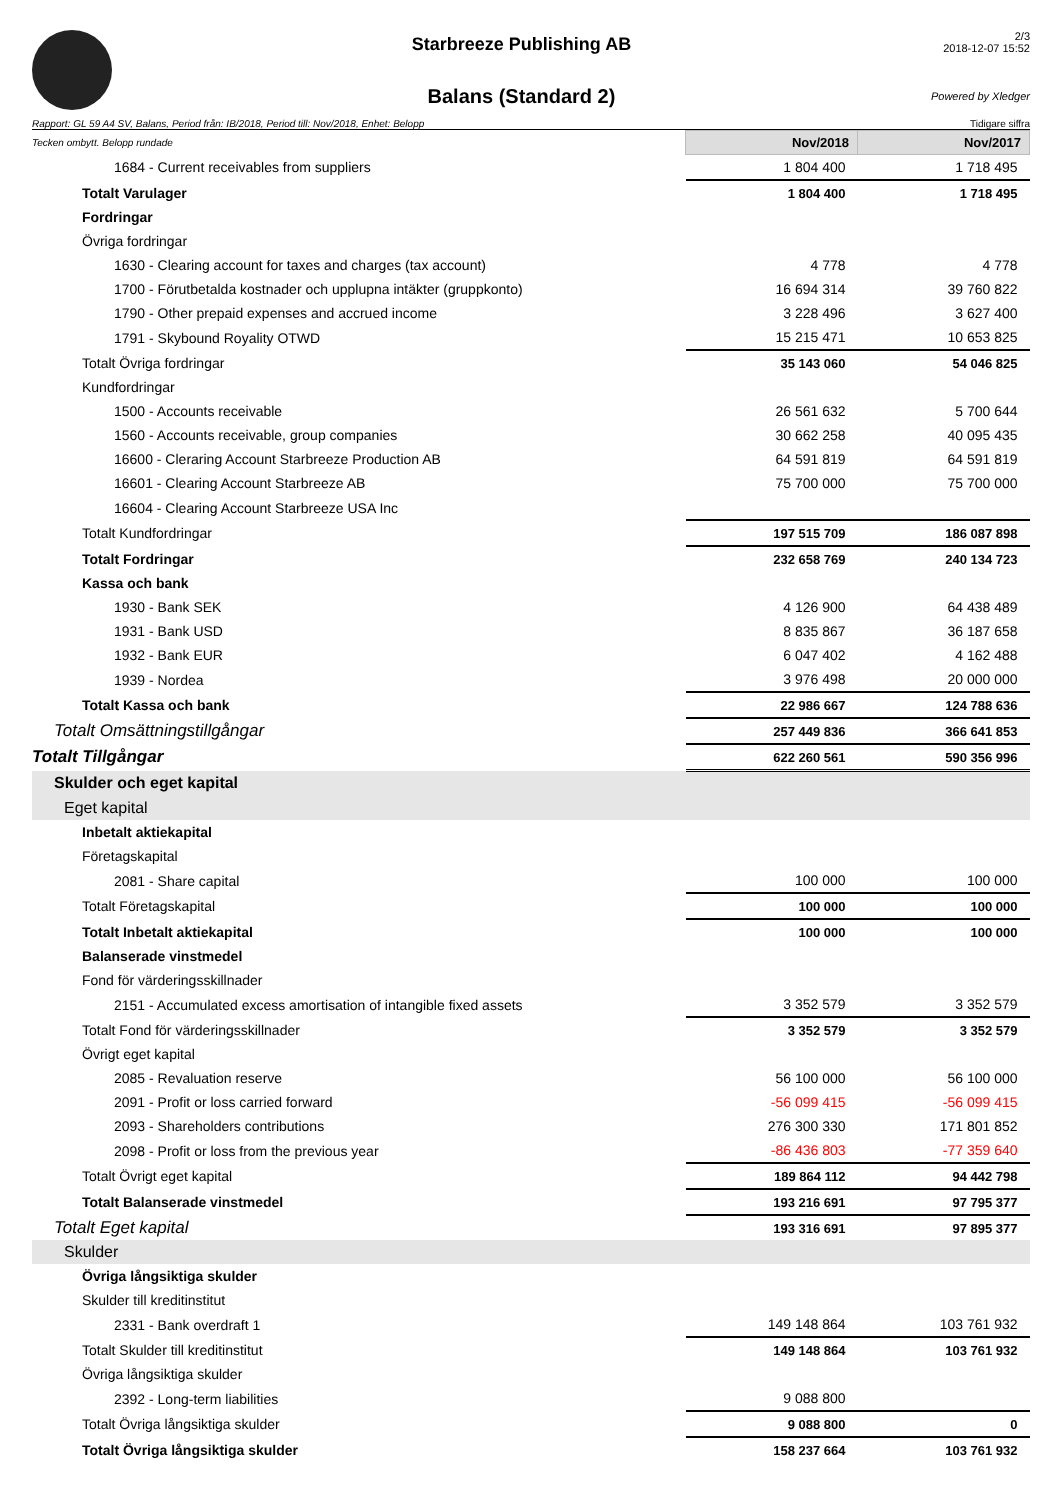Starbreeze Publishing AB
Balans (Standard 2)
2/3
2018-12-07 15:52
Powered by Xledger
Rapport: GL 59 A4 SV, Balans, Period från: IB/2018, Period till: Nov/2018, Enhet: Belopp Tidigare siffra
| Tecken ombytt. Belopp rundade | Nov/2018 | Nov/2017 |
| 1684 - Current receivables from suppliers | 1 804 400 | 1 718 495 |
| Totalt Varulager | 1 804 400 | 1 718 495 |
| Fordringar | | |
| Övriga fordringar | | |
| 1630 - Clearing account for taxes and charges (tax account) | 4 778 | 4 778 |
| 1700 - Förutbetalda kostnader och upplupna intäkter (gruppkonto) | 16 694 314 | 39 760 822 |
| 1790 - Other prepaid expenses and accrued income | 3 228 496 | 3 627 400 |
| 1791 - Skybound Royality OTWD | 15 215 471 | 10 653 825 |
| Totalt Övriga fordringar | 35 143 060 | 54 046 825 |
| Kundfordringar | | |
| 1500 - Accounts receivable | 26 561 632 | 5 700 644 |
| 1560 - Accounts receivable, group companies | 30 662 258 | 40 095 435 |
| 16600 - Cleraring Account Starbreeze Production AB | 64 591 819 | 64 591 819 |
| 16601 - Clearing Account Starbreeze AB | 75 700 000 | 75 700 000 |
| 16604 - Clearing Account Starbreeze USA Inc | | |
| Totalt Kundfordringar | 197 515 709 | 186 087 898 |
| Totalt Fordringar | 232 658 769 | 240 134 723 |
| Kassa och bank | | |
| 1930 - Bank SEK | 4 126 900 | 64 438 489 |
| 1931 - Bank USD | 8 835 867 | 36 187 658 |
| 1932 - Bank EUR | 6 047 402 | 4 162 488 |
| 1939 - Nordea | 3 976 498 | 20 000 000 |
| Totalt Kassa och bank | 22 986 667 | 124 788 636 |
| Totalt Omsättningstillgångar | 257 449 836 | 366 641 853 |
| Totalt Tillgångar | 622 260 561 | 590 356 996 |
| Skulder och eget kapital | | |
| Eget kapital | | |
| Inbetalt aktiekapital | | |
| Företagskapital | | |
| 2081 - Share capital | 100 000 | 100 000 |
| Totalt Företagskapital | 100 000 | 100 000 |
| Totalt Inbetalt aktiekapital | 100 000 | 100 000 |
| Balanserade vinstmedel | | |
| Fond för värderingsskillnader | | |
| 2151 - Accumulated excess amortisation of intangible fixed assets | 3 352 579 | 3 352 579 |
| Totalt Fond för värderingsskillnader | 3 352 579 | 3 352 579 |
| Övrigt eget kapital | | |
| 2085 - Revaluation reserve | 56 100 000 | 56 100 000 |
| 2091 - Profit or loss carried forward | -56 099 415 | -56 099 415 |
| 2093 - Shareholders contributions | 276 300 330 | 171 801 852 |
| 2098 - Profit or loss from the previous year | -86 436 803 | -77 359 640 |
| Totalt Övrigt eget kapital | 189 864 112 | 94 442 798 |
| Totalt Balanserade vinstmedel | 193 216 691 | 97 795 377 |
| Totalt Eget kapital | 193 316 691 | 97 895 377 |
| Skulder | | |
| Övriga långsiktiga skulder | | |
| Skulder till kreditinstitut | | |
| 2331 - Bank overdraft 1 | 149 148 864 | 103 761 932 |
| Totalt Skulder till kreditinstitut | 149 148 864 | 103 761 932 |
| Övriga långsiktiga skulder | | |
| 2392 - Long-term liabilities | 9 088 800 | |
| Totalt Övriga långsiktiga skulder | 9 088 800 | 0 |
| Totalt Övriga långsiktiga skulder | 158 237 664 | 103 761 932 |